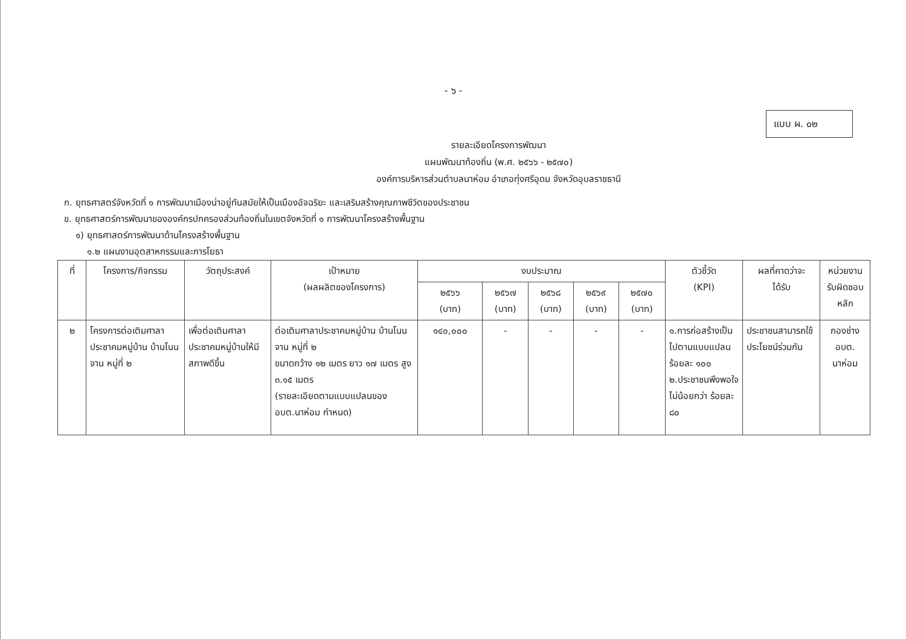- ๖ -
แบบ ผ. ๐๒
รายละเอียดโครงการพัฒนา
แผนพัฒนาท้องถิ่น (พ.ศ. ๒๕๖๖ - ๒๕๗๐)
องค์การบริหารส่วนตำบลนาห่อม อำเภอทุ่งศรีอุดม จังหวัดอุบลราชธานี
ก. ยุทธศาสตร์จังหวัดที่ ๑ การพัฒนาเมืองน่าอยู่ทันสมัยให้เป็นเมืองอัจฉริยะ และเสริมสร้างคุณภาพชีวิตของประชาชน
ข. ยุทธศาสตร์การพัฒนาขององค์กรปกครองส่วนท้องถิ่นในเขตจังหวัดที่ ๑ การพัฒนาโครงสร้างพื้นฐาน
๑) ยุทธศาสตร์การพัฒนาด้านโครงสร้างพื้นฐาน
๑.๒ แผนงานอุตสาหกรรมและการโยธา
| ที่ | โครงการ/กิจกรรม | วัตถุประสงค์ | เป้าหมาย (ผลผลิตของโครงการ) | งบประมาณ | | | | | ตัวชี้วัด (KPI) | ผลที่คาดว่าจะ ได้รับ | หน่วยงาน รับผิดชอบ หลัก |
| --- | --- | --- | --- | --- | --- | --- | --- | --- | --- | --- | --- |
| | | | | ๒๕๖๖ (บาท) | ๒๕๖๗ (บาท) | ๒๕๖๘ (บาท) | ๒๕๖๙ (บาท) | ๒๕๗๐ (บาท) | | | |
| ๒ | โครงการต่อเติมศาลาประชาคมหมู่บ้าน บ้านโนนจาน หมู่ที่ ๒ | เพื่อต่อเติมศาลาประชาคมหมู่บ้านให้มีสภาพดีขึ้น | ต่อเติมศาลาประชาคมหมู่บ้าน บ้านโนนจาน หมู่ที่ ๒ ขนาดกว้าง ๑๒ เมตร ยาว ๑๗ เมตร สูง ๓.๑๕ เมตร (รายละเอียดตามแบบแปลนของ อบต.นาห่อม กำหนด) | ๑๔๐,๐๐๐ | - | - | - | - | ๑.การก่อสร้างเป็นไปตามแบบแปลน ร้อยละ ๑๐๐ ๒.ประชาชนพึงพอใจไม่น้อยกว่า ร้อยละ ๘๐ | ประชาชนสามารถใช้ประโยชน์ร่วมกัน | กองช่าง อบต. นาห่อม |